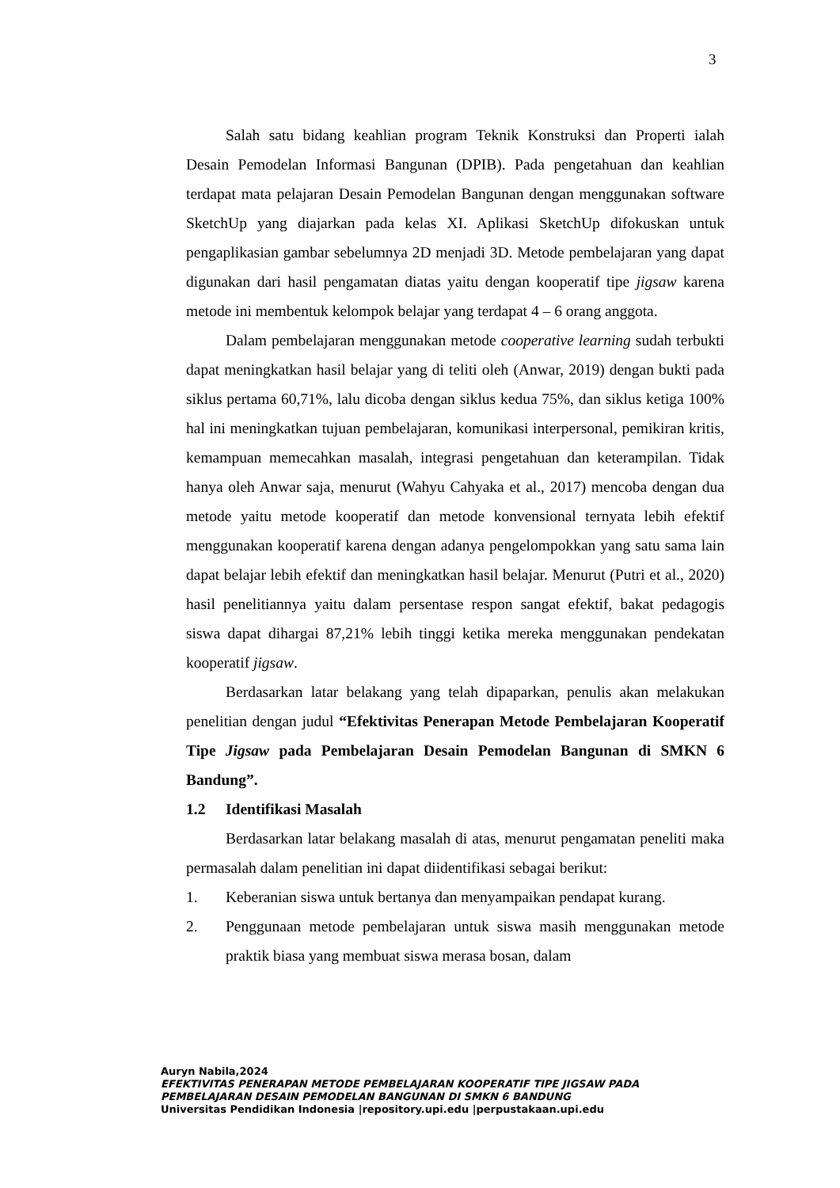3
Salah satu bidang keahlian program Teknik Konstruksi dan Properti ialah Desain Pemodelan Informasi Bangunan (DPIB). Pada pengetahuan dan keahlian terdapat mata pelajaran Desain Pemodelan Bangunan dengan menggunakan software SketchUp yang diajarkan pada kelas XI. Aplikasi SketchUp difokuskan untuk pengaplikasian gambar sebelumnya 2D menjadi 3D. Metode pembelajaran yang dapat digunakan dari hasil pengamatan diatas yaitu dengan kooperatif tipe jigsaw karena metode ini membentuk kelompok belajar yang terdapat 4 – 6 orang anggota.
Dalam pembelajaran menggunakan metode cooperative learning sudah terbukti dapat meningkatkan hasil belajar yang di teliti oleh (Anwar, 2019) dengan bukti pada siklus pertama 60,71%, lalu dicoba dengan siklus kedua 75%, dan siklus ketiga 100% hal ini meningkatkan tujuan pembelajaran, komunikasi interpersonal, pemikiran kritis, kemampuan memecahkan masalah, integrasi pengetahuan dan keterampilan. Tidak hanya oleh Anwar saja, menurut (Wahyu Cahyaka et al., 2017) mencoba dengan dua metode yaitu metode kooperatif dan metode konvensional ternyata lebih efektif menggunakan kooperatif karena dengan adanya pengelompokkan yang satu sama lain dapat belajar lebih efektif dan meningkatkan hasil belajar. Menurut (Putri et al., 2020) hasil penelitiannya yaitu dalam persentase respon sangat efektif, bakat pedagogis siswa dapat dihargai 87,21% lebih tinggi ketika mereka menggunakan pendekatan kooperatif jigsaw.
Berdasarkan latar belakang yang telah dipaparkan, penulis akan melakukan penelitian dengan judul “Efektivitas Penerapan Metode Pembelajaran Kooperatif Tipe Jigsaw pada Pembelajaran Desain Pemodelan Bangunan di SMKN 6 Bandung”.
1.2 Identifikasi Masalah
Berdasarkan latar belakang masalah di atas, menurut pengamatan peneliti maka permasalah dalam penelitian ini dapat diidentifikasi sebagai berikut:
1. Keberanian siswa untuk bertanya dan menyampaikan pendapat kurang.
2. Penggunaan metode pembelajaran untuk siswa masih menggunakan metode praktik biasa yang membuat siswa merasa bosan, dalam
Auryn Nabila,2024
EFEKTIVITAS PENERAPAN METODE PEMBELAJARAN KOOPERATIF TIPE JIGSAW PADA
PEMBELAJARAN DESAIN PEMODELAN BANGUNAN DI SMKN 6 BANDUNG
Universitas Pendidikan Indonesia |repository.upi.edu |perpustakaan.upi.edu